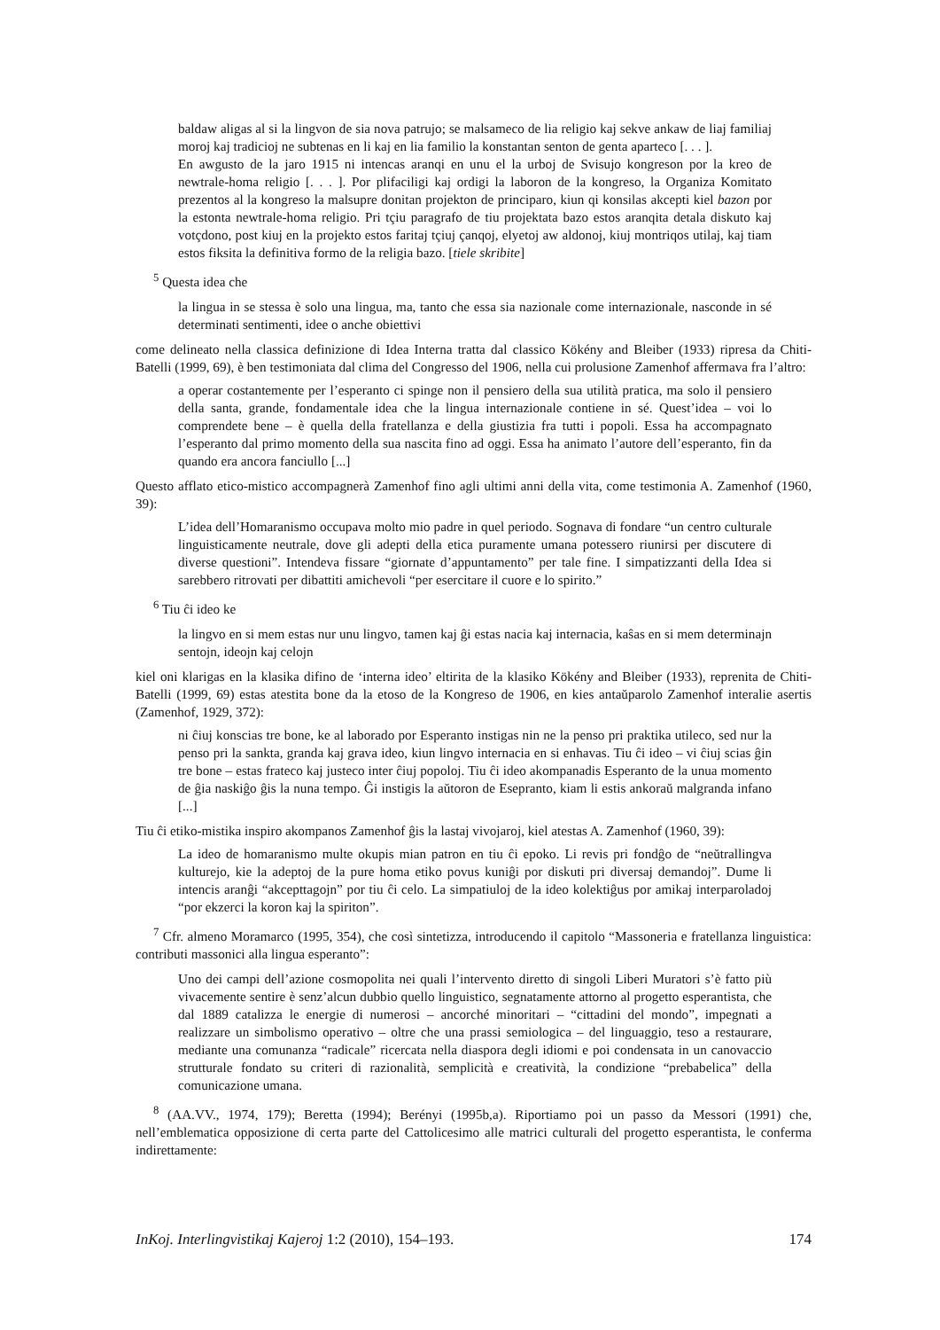baldaw aligas al si la lingvon de sia nova patrujo; se malsameco de lia religio kaj sekve ankaw de liaj familiaj moroj kaj tradicioj ne subtenas en li kaj en lia familio la konstantan senton de genta aparteco [. . . ].
En awgusto de la jaro 1915 ni intencas aranqi en unu el la urboj de Svisujo kongreson por la kreo de newtrale-homa religio [. . . ]. Por plifaciligi kaj ordigi la laboron de la kongreso, la Organiza Komitato prezentos al la kongreso la malsupre donitan projekton de principaro, kiun qi konsilas akcepti kiel bazon por la estonta newtrale-homa religio. Pri tçiu paragrafo de tiu projektata bazo estos aranqita detala diskuto kaj votçdono, post kiuj en la projekto estos faritaj tçiuj çanqoj, elyetoj aw aldonoj, kiuj montriqos utilaj, kaj tiam estos fiksita la definitiva formo de la religia bazo. [tiele skribite]
<sup>5</sup> Questa idea che
la lingua in se stessa è solo una lingua, ma, tanto che essa sia nazionale come internazionale, nasconde in sé determinati sentimenti, idee o anche obiettivi
come delineato nella classica definizione di Idea Interna tratta dal classico Kökény and Bleiber (1933) ripresa da Chiti-Batelli (1999, 69), è ben testimoniata dal clima del Congresso del 1906, nella cui prolusione Zamenhof affermava fra l’altro:
a operar costantemente per l’esperanto ci spinge non il pensiero della sua utilità pratica, ma solo il pensiero della santa, grande, fondamentale idea che la lingua internazionale contiene in sé. Quest’idea – voi lo comprendete bene – è quella della fratellanza e della giustizia fra tutti i popoli. Essa ha accompagnato l’esperanto dal primo momento della sua nascita fino ad oggi. Essa ha animato l’autore dell’esperanto, fin da quando era ancora fanciullo [...]
Questo afflato etico-mistico accompagnerà Zamenhof fino agli ultimi anni della vita, come testimonia A. Zamenhof (1960, 39):
L’idea dell’Homaranismo occupava molto mio padre in quel periodo. Sognava di fondare “un centro culturale linguisticamente neutrale, dove gli adepti della etica puramente umana potessero riunirsi per discutere di diverse questioni”. Intendeva fissare “giornate d’appuntamento” per tale fine. I simpatizzanti della Idea si sarebbero ritrovati per dibattiti amichevoli “per esercitare il cuore e lo spirito.”
<sup>6</sup> Tiu ĉi ideo ke
la lingvo en si mem estas nur unu lingvo, tamen kaj ĝi estas nacia kaj internacia, kaŝas en si mem determinajn sentojn, ideojn kaj celojn
kiel oni klarigas en la klasika difino de ‘interna ideo’ eltirita de la klasiko Kökény and Bleiber (1933), reprenita de Chiti-Batelli (1999, 69) estas atestita bone da la etoso de la Kongreso de 1906, en kies antaŭparolo Zamenhof interalie asertis (Zamenhof, 1929, 372):
ni ĉiuj konscias tre bone, ke al laborado por Esperanto instigas nin ne la penso pri praktika utileco, sed nur la penso pri la sankta, granda kaj grava ideo, kiun lingvo internacia en si enhavas. Tiu ĉi ideo – vi ĉiuj scias ĝin tre bone – estas frateco kaj justeco inter ĉiuj popoloj. Tiu ĉi ideo akompanadis Esperanto de la unua momento de ĝia naskiĝo ĝis la nuna tempo. Ĝi instigis la aŭtoron de Esepranto, kiam li estis ankoraŭ malgranda infano [...]
Tiu ĉi etiko-mistika inspiro akompanos Zamenhof ĝis la lastaj vivojaroj, kiel atestas A. Zamenhof (1960, 39):
La ideo de homaranismo multe okupis mian patron en tiu ĉi epoko. Li revis pri fondĝo de “neŭtrallingva kulturejo, kie la adeptoj de la pure homa etiko povus kuniĝi por diskuti pri diversaj demandoj”. Dume li intencis aranĝi “akcepttagojn” por tiu ĉi celo. La simpatiuloj de la ideo kolektiĝus por amikaj interparoladoj “por ekzerci la koron kaj la spiriton”.
<sup>7</sup> Cfr. almeno Moramarco (1995, 354), che così sintetizza, introducendo il capitolo “Massoneria e fratellanza linguistica: contributi massonici alla lingua esperanto”:
Uno dei campi dell’azione cosmopolita nei quali l’intervento diretto di singoli Liberi Muratori s’è fatto più vivacemente sentire è senz’alcun dubbio quello linguistico, segnatamente attorno al progetto esperantista, che dal 1889 catalizza le energie di numerosi – ancorché minoritari – “cittadini del mondo”, impegnati a realizzare un simbolismo operativo – oltre che una prassi semiologica – del linguaggio, teso a restaurare, mediante una comunanza “radicale” ricercata nella diaspora degli idiomi e poi condensata in un canovaccio strutturale fondato su criteri di razionalità, semplicità e creatività, la condizione “prebabelica” della comunicazione umana.
<sup>8</sup> (AA.VV., 1974, 179); Beretta (1994); Berényi (1995b,a). Riportiamo poi un passo da Messori (1991) che, nell’emblematica opposizione di certa parte del Cattolicesimo alle matrici culturali del progetto esperantista, le conferma indirettamente:
InKoj. Interlingvistikaj Kajeroj 1:2 (2010), 154–193. 174